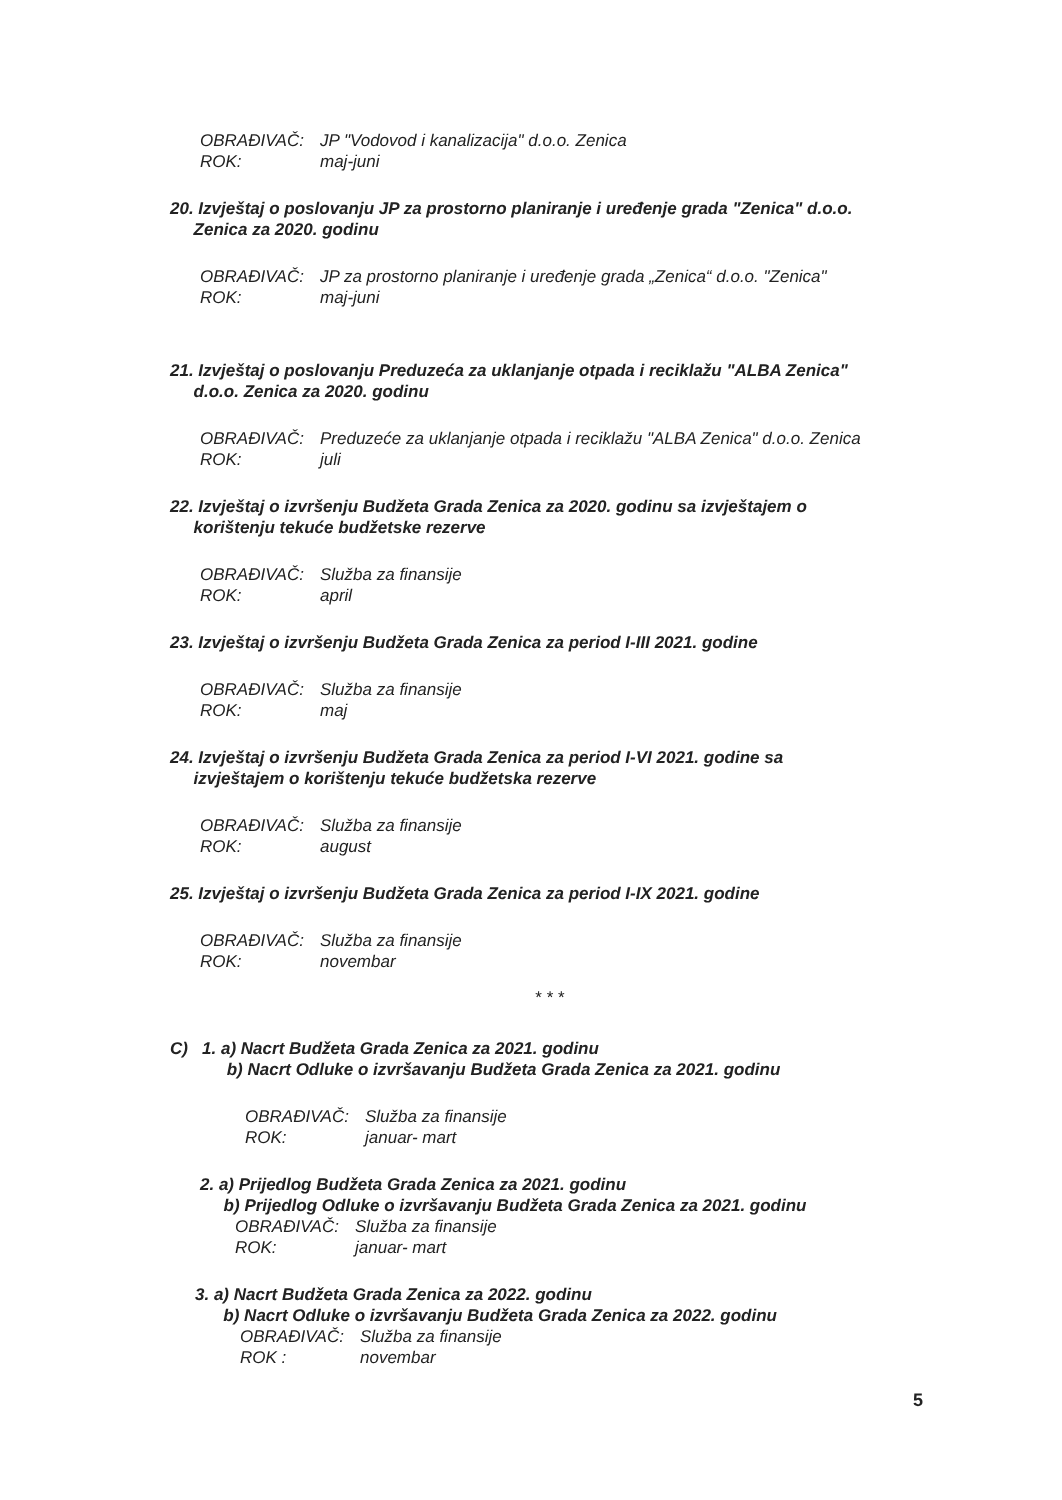OBRAĐIVAČ: JP "Vodovod i kanalizacija" d.o.o. Zenica
ROK: maj-juni
20. Izvještaj o poslovanju JP za prostorno planiranje i uređenje grada "Zenica" d.o.o.
Zenica za 2020. godinu
OBRAĐIVAČ: JP za prostorno planiranje i uređenje grada „Zenica“ d.o.o. "Zenica"
ROK: maj-juni
21. Izvještaj o poslovanju Preduzeća za uklanjanje otpada i reciklažu "ALBA Zenica"
d.o.o. Zenica za 2020. godinu
OBRAĐIVAČ: Preduzeće za uklanjanje otpada i reciklažu "ALBA Zenica" d.o.o. Zenica
ROK: juli
22. Izvještaj o izvršenju Budžeta Grada Zenica za 2020. godinu sa izvještajem o
korištenju tekuće budžetske rezerve
OBRAĐIVAČ: Služba za finansije
ROK: april
23. Izvještaj o izvršenju Budžeta Grada Zenica za period I-III 2021. godine
OBRAĐIVAČ: Služba za finansije
ROK: maj
24. Izvještaj o izvršenju Budžeta Grada Zenica za period I-VI 2021. godine sa
izvještajem o korištenju tekuće budžetska rezerve
OBRAĐIVAČ: Služba za finansije
ROK: august
25. Izvještaj o izvršenju Budžeta Grada Zenica za period I-IX 2021. godine
OBRAĐIVAČ: Služba za finansije
ROK: novembar
* * *
C) 1. a) Nacrt Budžeta Grada Zenica za 2021. godinu
b) Nacrt Odluke o izvršavanju Budžeta Grada Zenica za 2021. godinu
OBRAĐIVAČ: Služba za finansije
ROK: januar- mart
2. a) Prijedlog Budžeta Grada Zenica za 2021. godinu
b) Prijedlog Odluke o izvršavanju Budžeta Grada Zenica za 2021. godinu
OBRAĐIVAČ: Služba za finansije
ROK: januar- mart
3. a) Nacrt Budžeta Grada Zenica za 2022. godinu
b) Nacrt Odluke o izvršavanju Budžeta Grada Zenica za 2022. godinu
OBRAĐIVAČ: Služba za finansije
ROK : novembar
5